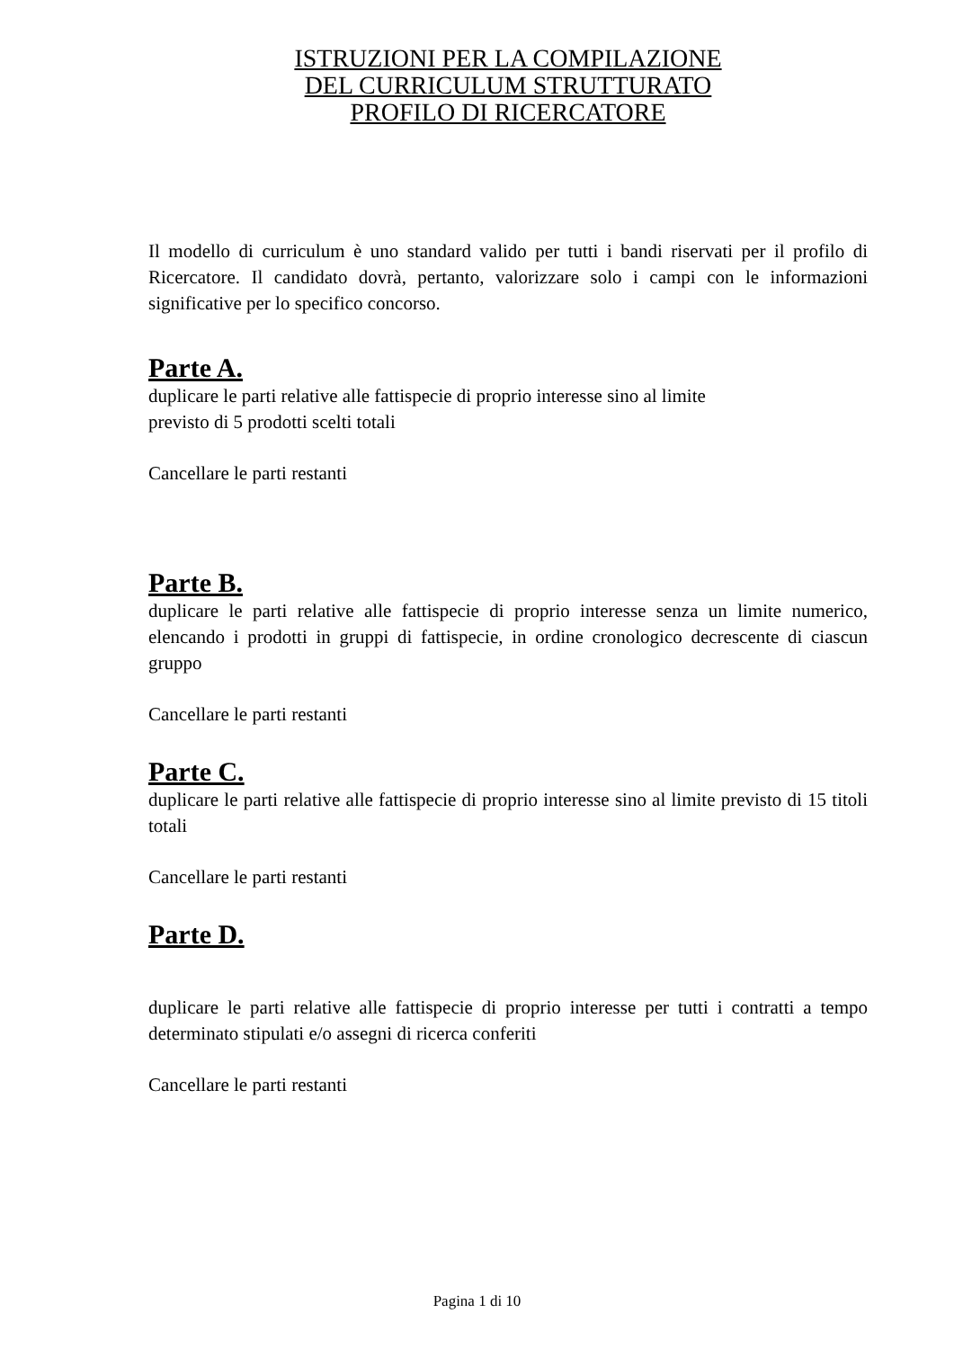ISTRUZIONI PER LA COMPILAZIONE
DEL CURRICULUM STRUTTURATO
PROFILO DI RICERCATORE
Il modello di curriculum è uno standard valido per tutti i bandi riservati per il profilo di Ricercatore. Il candidato dovrà, pertanto, valorizzare solo i campi con le informazioni significative per lo specifico concorso.
Parte A.
duplicare le parti relative alle fattispecie di proprio interesse sino al limite
previsto di 5 prodotti scelti totali
Cancellare le parti restanti
Parte B.
duplicare le parti relative alle fattispecie di proprio interesse senza un limite numerico, elencando i prodotti in gruppi di fattispecie, in ordine cronologico decrescente di ciascun gruppo
Cancellare le parti restanti
Parte C.
duplicare le parti relative alle fattispecie di proprio interesse sino al limite previsto di 15 titoli totali
Cancellare le parti restanti
Parte D.
duplicare le parti relative alle fattispecie di proprio interesse per tutti i contratti a tempo determinato stipulati e/o assegni di ricerca conferiti
Cancellare le parti restanti
Pagina 1 di 10